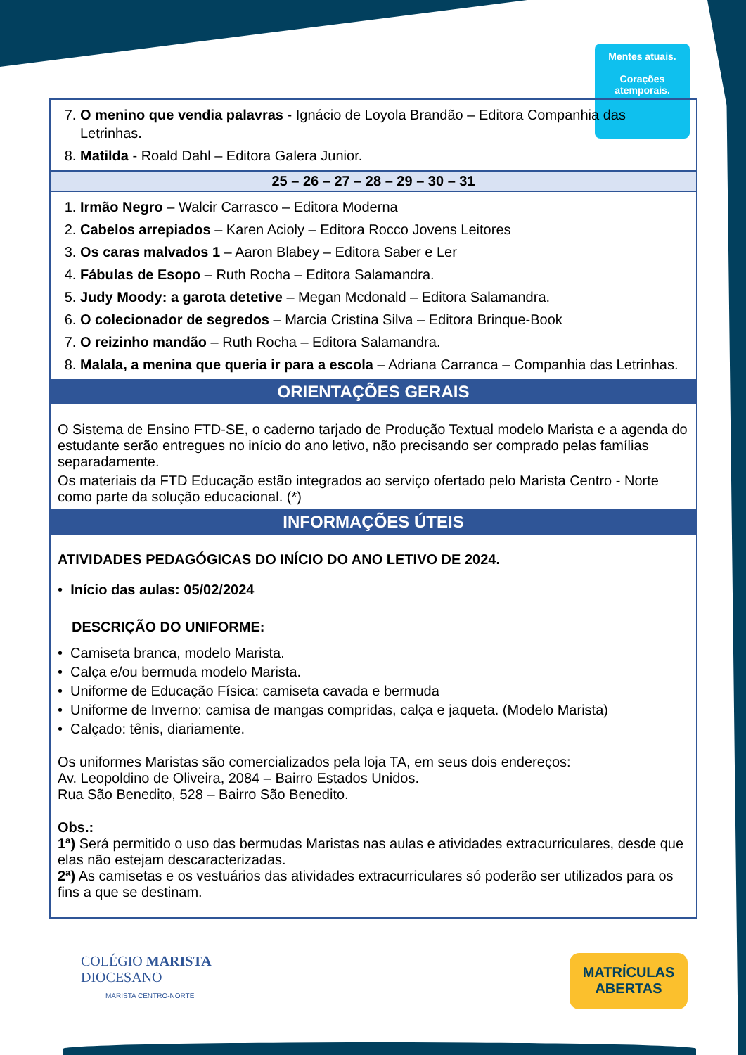Mentes atuais.
Corações
atemporais.
| 7. O menino que vendia palavras - Ignácio de Loyola Brandão – Editora Companhia das Letrinhas. 8. Matilda - Roald Dahl – Editora Galera Junior. |
| 25 – 26 – 27 – 28 – 29 – 30 – 31 |
| 1. Irmão Negro – Walcir Carrasco – Editora Moderna 2. Cabelos arrepiados – Karen Acioly – Editora Rocco Jovens Leitores 3. Os caras malvados 1 – Aaron Blabey – Editora Saber e Ler 4. Fábulas de Esopo – Ruth Rocha – Editora Salamandra. 5. Judy Moody: a garota detetive – Megan Mcdonald – Editora Salamandra. 6. O colecionador de segredos – Marcia Cristina Silva – Editora Brinque-Book 7. O reizinho mandão – Ruth Rocha – Editora Salamandra. 8. Malala, a menina que queria ir para a escola – Adriana Carranca – Companhia das Letrinhas. |
| ORIENTAÇÕES GERAIS |
| O Sistema de Ensino FTD-SE, o caderno tarjado de Produção Textual modelo Marista e a agenda do estudante serão entregues no início do ano letivo, não precisando ser comprado pelas famílias separadamente. Os materiais da FTD Educação estão integrados ao serviço ofertado pelo Marista Centro - Norte como parte da solução educacional. (*) |
| INFORMAÇÕES ÚTEIS |
| ATIVIDADES PEDAGÓGICAS DO INÍCIO DO ANO LETIVO DE 2024. • Início das aulas: 05/02/2024 DESCRIÇÃO DO UNIFORME: • Camiseta branca, modelo Marista. • Calça e/ou bermuda modelo Marista. • Uniforme de Educação Física: camiseta cavada e bermuda • Uniforme de Inverno: camisa de mangas compridas, calça e jaqueta. (Modelo Marista) • Calçado: tênis, diariamente. Os uniformes Maristas são comercializados pela loja TA, em seus dois endereços: Av. Leopoldino de Oliveira, 2084 – Bairro Estados Unidos. Rua São Benedito, 528 – Bairro São Benedito. Obs.: 1ª) Será permitido o uso das bermudas Maristas nas aulas e atividades extracurriculares, desde que elas não estejam descaracterizadas. 2ª) As camisetas e os vestuários das atividades extracurriculares só poderão ser utilizados para os fins a que se destinam. |
COLÉGIO MARISTA
DIOCESANO
MARISTA CENTRO-NORTE
MATRÍCULAS
ABERTAS